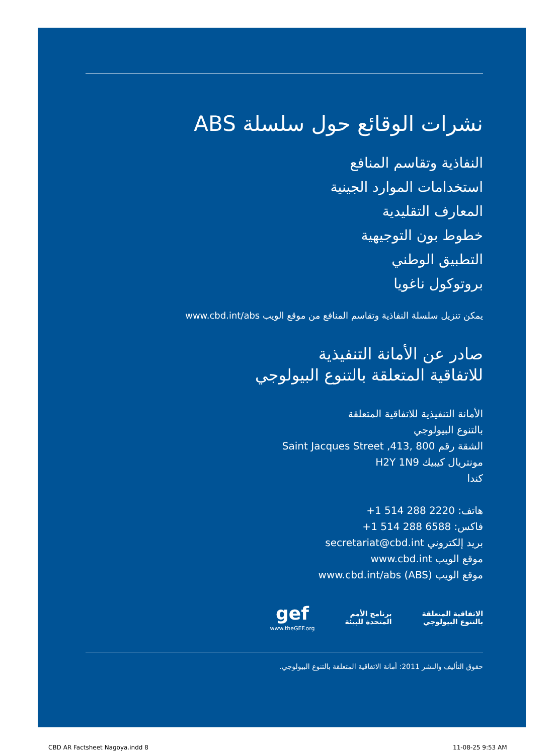نشرات الوقائع حول سلسلة ABS
النفاذية وتقاسم المنافع
استخدامات الموارد الجينية
المعارف التقليدية
خطوط بون التوجيهية
التطبيق الوطني
بروتوكول ناغويا
يمكن تنزيل سلسلة النفاذية وتقاسم المنافع من موقع الويب www.cbd.int/abs
صادر عن الأمانة التنفيذية
للاتفاقية المتعلقة بالتنوع البيولوجي
الأمانة التنفيذية للاتفاقية المتعلقة
بالتنوع البيولوجي
الشقة رقم 800 ,413, Saint Jacques Street
مونتريال كيبيك H2Y 1N9
كندا
هاتف: 2220 288 514 1+
فاكس: 6588 288 514 1+
بريد إلكتروني secretariat@cbd.int
موقع الويب www.cbd.int
موقع الويب (ABS) www.cbd.int/abs
الاتفاقية المتعلقة
بالتنوع البيولوجي
برنامج الأمم
المتحدة للبيئة
gef
www.theGEF.org
حقوق التأليف والنشر 2011: أمانة الاتفاقية المتعلقة بالتنوع البيولوجي.
CBD AR Factsheet Nagoya.indd 8 11-08-25 9:53 AM